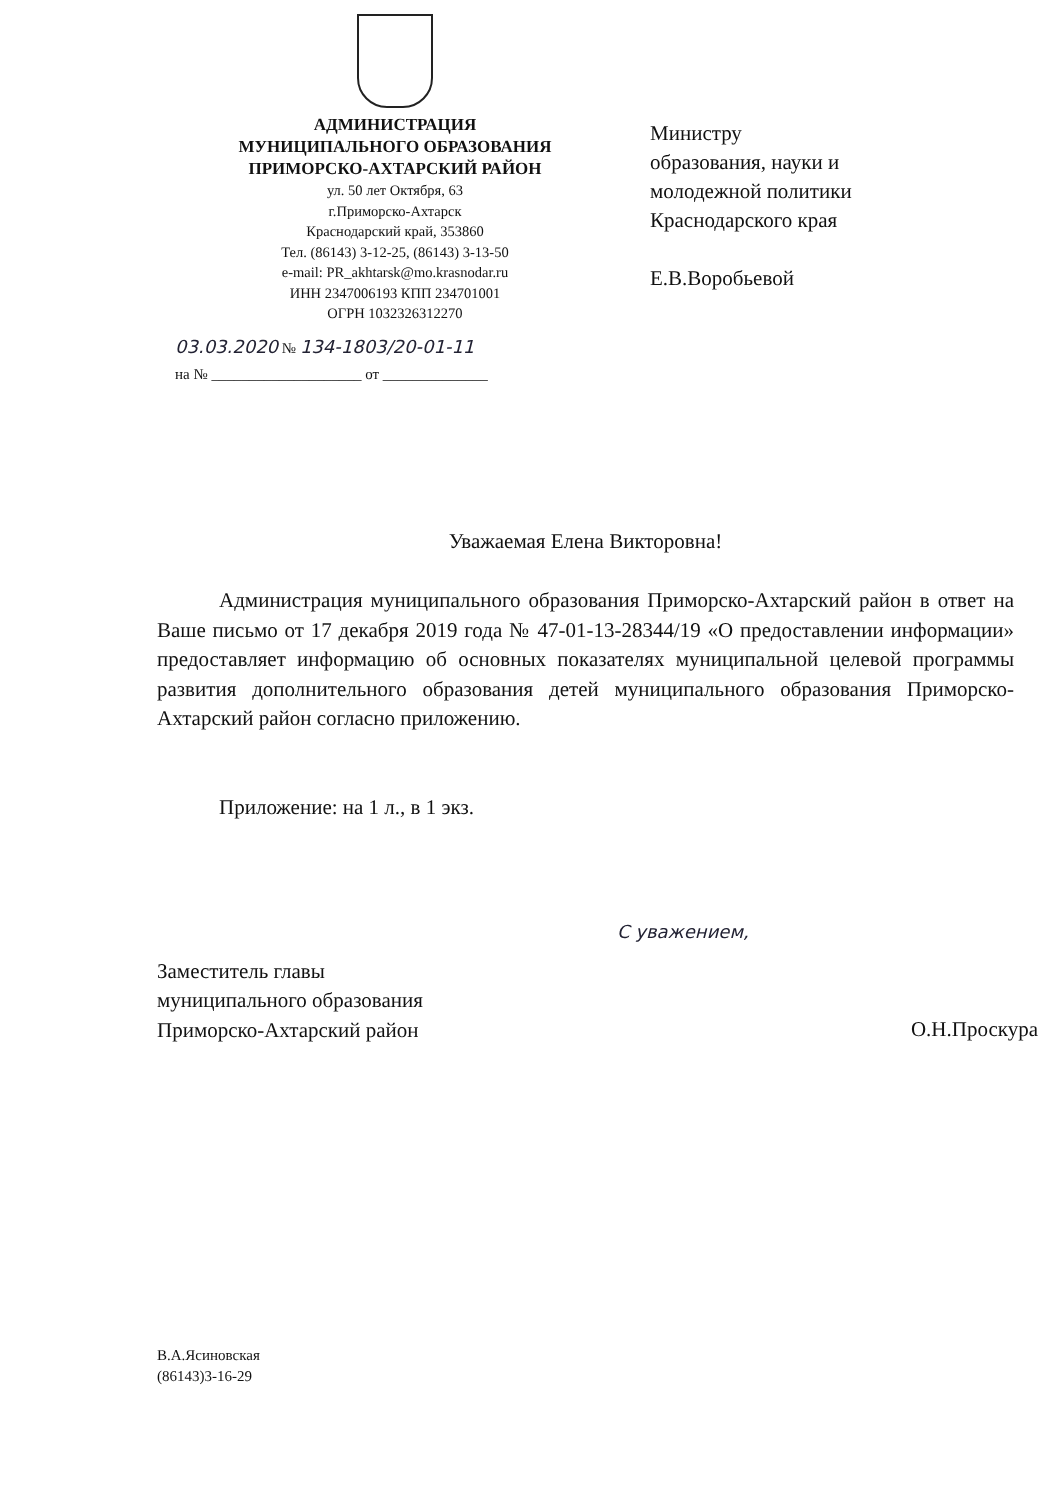АДМИНИСТРАЦИЯ
МУНИЦИПАЛЬНОГО ОБРАЗОВАНИЯ
ПРИМОРСКО-АХТАРСКИЙ РАЙОН
ул. 50 лет Октября, 63
г.Приморско-Ахтарск
Краснодарский край, 353860
Тел. (86143) 3-12-25, (86143) 3-13-50
e-mail: PR_akhtarsk@mo.krasnodar.ru
ИНН 2347006193 КПП 234701001
ОГРН 1032326312270
Министру
образования, науки и
молодежной политики
Краснодарского края
Е.В.Воробьевой
03.03.2020 № 134-1803/20-01-11
на № ____________________ от ______________
Уважаемая Елена Викторовна!
Администрация муниципального образования Приморско-Ахтарский район в ответ на Ваше письмо от 17 декабря 2019 года № 47-01-13-28344/19 «О предоставлении информации» предоставляет информацию об основных показателях муниципальной целевой программы развития дополнительного образования детей муниципального образования Приморско-Ахтарский район согласно приложению.
Приложение: на 1 л., в 1 экз.
С уважением,
Заместитель главы
муниципального образования
Приморско-Ахтарский район
О.Н.Проскура
В.А.Ясиновская
(86143)3-16-29